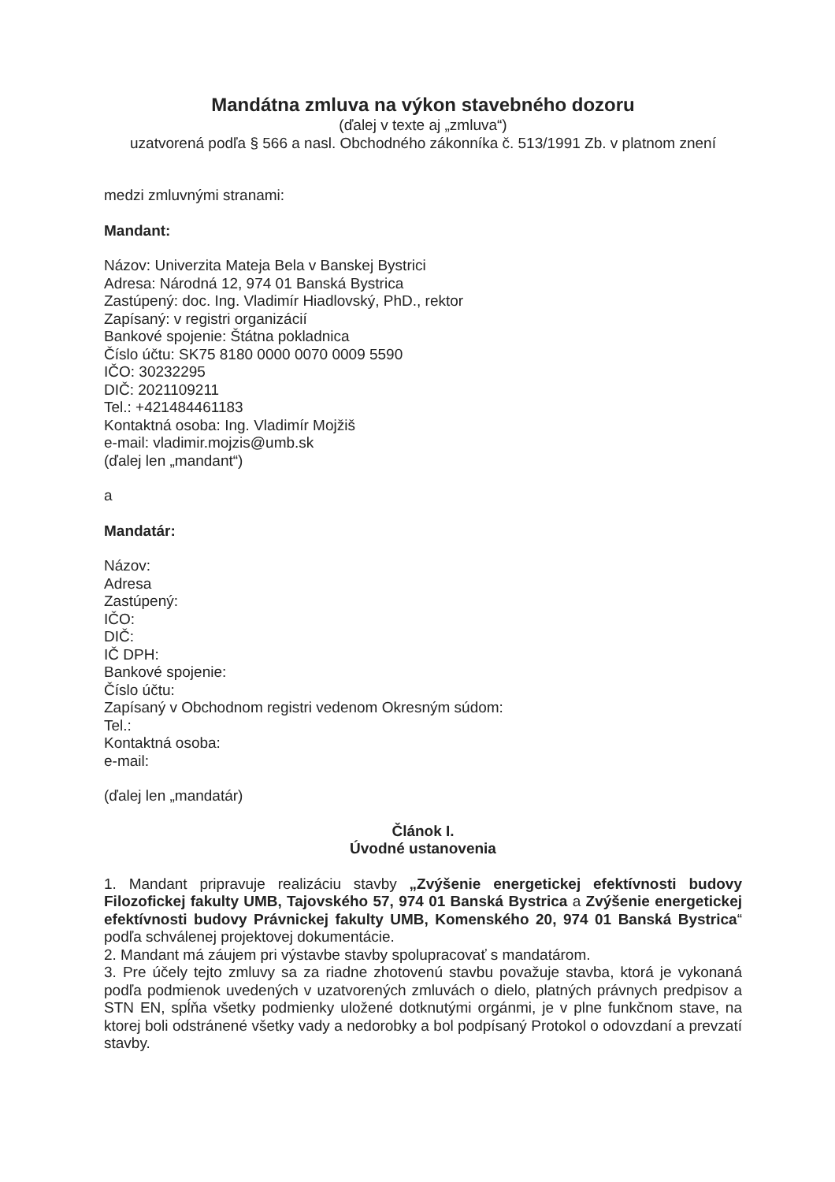Mandátna zmluva na výkon stavebného dozoru
(ďalej v texte aj „zmluva“)
uzatvorená podľa § 566 a nasl. Obchodného zákonníka č. 513/1991 Zb. v platnom znení
medzi zmluvnými stranami:
Mandant:
Názov: Univerzita Mateja Bela v Banskej Bystrici
Adresa: Národná 12, 974 01 Banská Bystrica
Zastúpený: doc. Ing. Vladimír Hiadlovský, PhD., rektor
Zapísaný: v registri organizácií
Bankové spojenie: Štátna pokladnica
Číslo účtu: SK75 8180 0000 0070 0009 5590
IČO: 30232295
DIČ: 2021109211
Tel.: +421484461183
Kontaktná osoba: Ing. Vladimír Mojžiš
e-mail: vladimir.mojzis@umb.sk
(ďalej len „mandant“)
a
Mandatár:
Názov:
Adresa
Zastúpený:
IČO:
DIČ:
IČ DPH:
Bankové spojenie:
Číslo účtu:
Zapísaný v Obchodnom registri vedenom Okresným súdom:
Tel.:
Kontaktná osoba:
e-mail:
(ďalej len „mandatár)
Článok I.
Úvodné ustanovenia
1. Mandant pripravuje realizáciu stavby „Zvýšenie energetickej efektívnosti budovy Filozofickej fakulty UMB, Tajovského 57, 974 01 Banská Bystrica a Zvýšenie energetickej efektívnosti budovy Právnickej fakulty UMB, Komenského 20, 974 01 Banská Bystrica“ podľa schválenej projektovej dokumentácie.
2. Mandant má záujem pri výstavbe stavby spolupracovať s mandatárom.
3. Pre účely tejto zmluvy sa za riadne zhotovenú stavbu považuje stavba, ktorá je vykonaná podľa podmienok uvedených v uzatvorených zmluvách o dielo, platných právnych predpisov a STN EN, spĺňa všetky podmienky uložené dotknutými orgánmi, je v plne funkčnom stave, na ktorej boli odstránené všetky vady a nedorobky a bol podpísaný Protokol o odovzdaní a prevzatí stavby.